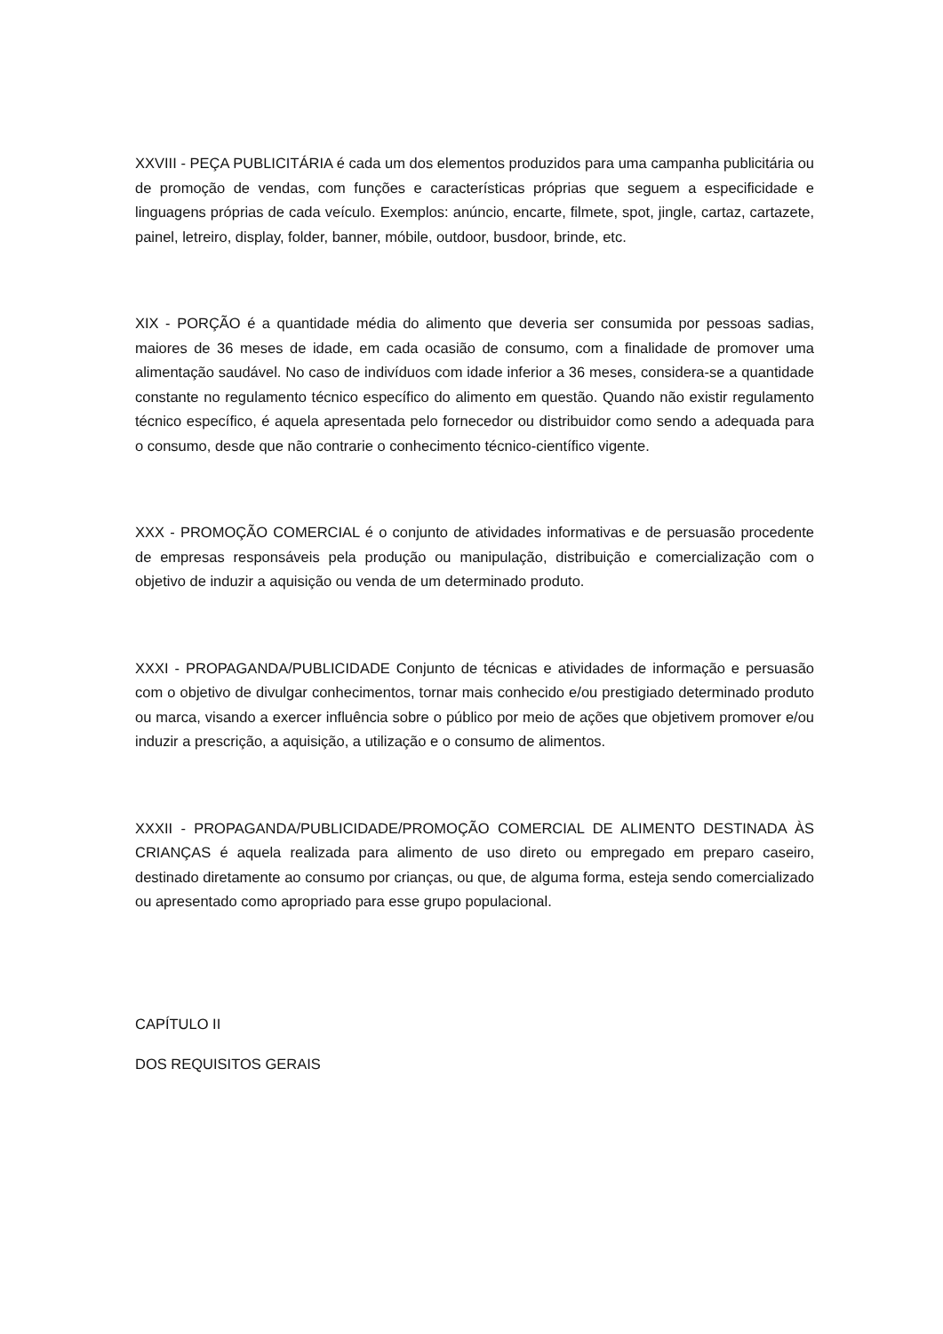XXVIII - PEÇA PUBLICITÁRIA é cada um dos elementos produzidos para uma campanha publicitária ou de promoção de vendas, com funções e características próprias que seguem a especificidade e linguagens próprias de cada veículo. Exemplos: anúncio, encarte, filmete, spot, jingle, cartaz, cartazete, painel, letreiro, display, folder, banner, móbile, outdoor, busdoor, brinde, etc.
XIX - PORÇÃO é a quantidade média do alimento que deveria ser consumida por pessoas sadias, maiores de 36 meses de idade, em cada ocasião de consumo, com a finalidade de promover uma alimentação saudável. No caso de indivíduos com idade inferior a 36 meses, considera-se a quantidade constante no regulamento técnico específico do alimento em questão. Quando não existir regulamento técnico específico, é aquela apresentada pelo fornecedor ou distribuidor como sendo a adequada para o consumo, desde que não contrarie o conhecimento técnico-científico vigente.
XXX - PROMOÇÃO COMERCIAL é o conjunto de atividades informativas e de persuasão procedente de empresas responsáveis pela produção ou manipulação, distribuição e comercialização com o objetivo de induzir a aquisição ou venda de um determinado produto.
XXXI - PROPAGANDA/PUBLICIDADE Conjunto de técnicas e atividades de informação e persuasão com o objetivo de divulgar conhecimentos, tornar mais conhecido e/ou prestigiado determinado produto ou marca, visando a exercer influência sobre o público por meio de ações que objetivem promover e/ou induzir a prescrição, a aquisição, a utilização e o consumo de alimentos.
XXXII - PROPAGANDA/PUBLICIDADE/PROMOÇÃO COMERCIAL DE ALIMENTO DESTINADA ÀS CRIANÇAS é aquela realizada para alimento de uso direto ou empregado em preparo caseiro, destinado diretamente ao consumo por crianças, ou que, de alguma forma, esteja sendo comercializado ou apresentado como apropriado para esse grupo populacional.
CAPÍTULO II
DOS REQUISITOS GERAIS